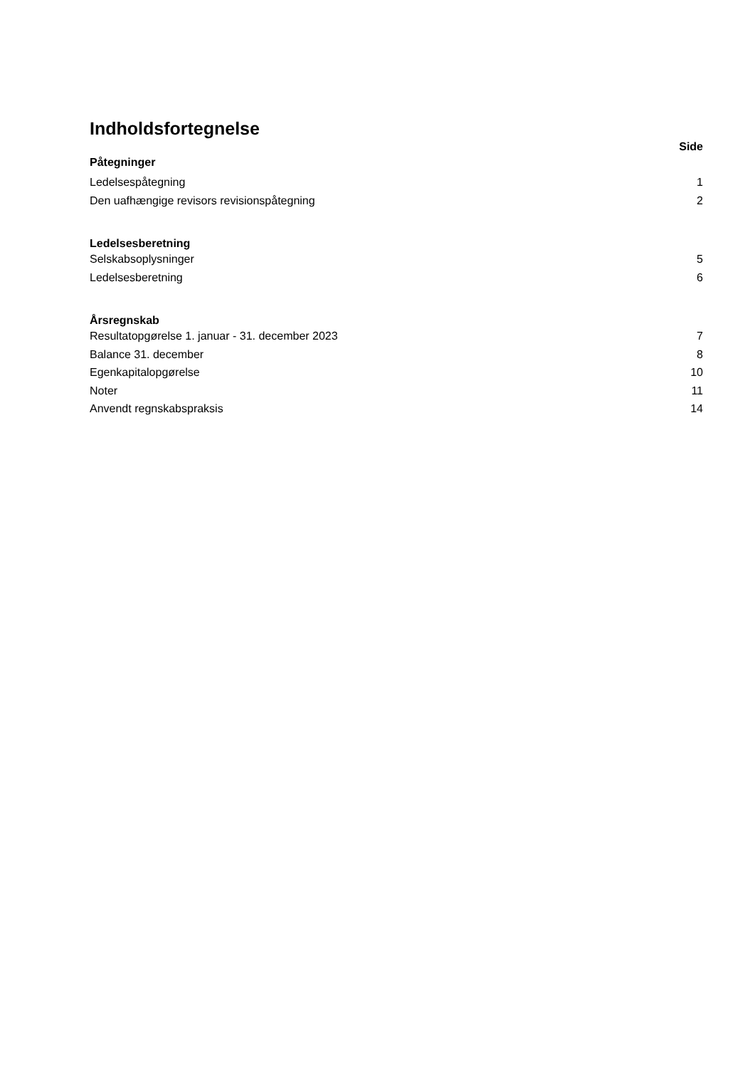Indholdsfortegnelse
Side
Påtegninger
Ledelsespåtegning 1
Den uafhængige revisors revisionspåtegning 2
Ledelsesberetning
Selskabsoplysninger 5
Ledelsesberetning 6
Årsregnskab
Resultatopgørelse 1. januar - 31. december 2023 7
Balance 31. december 8
Egenkapitalopgørelse 10
Noter 11
Anvendt regnskabspraksis 14